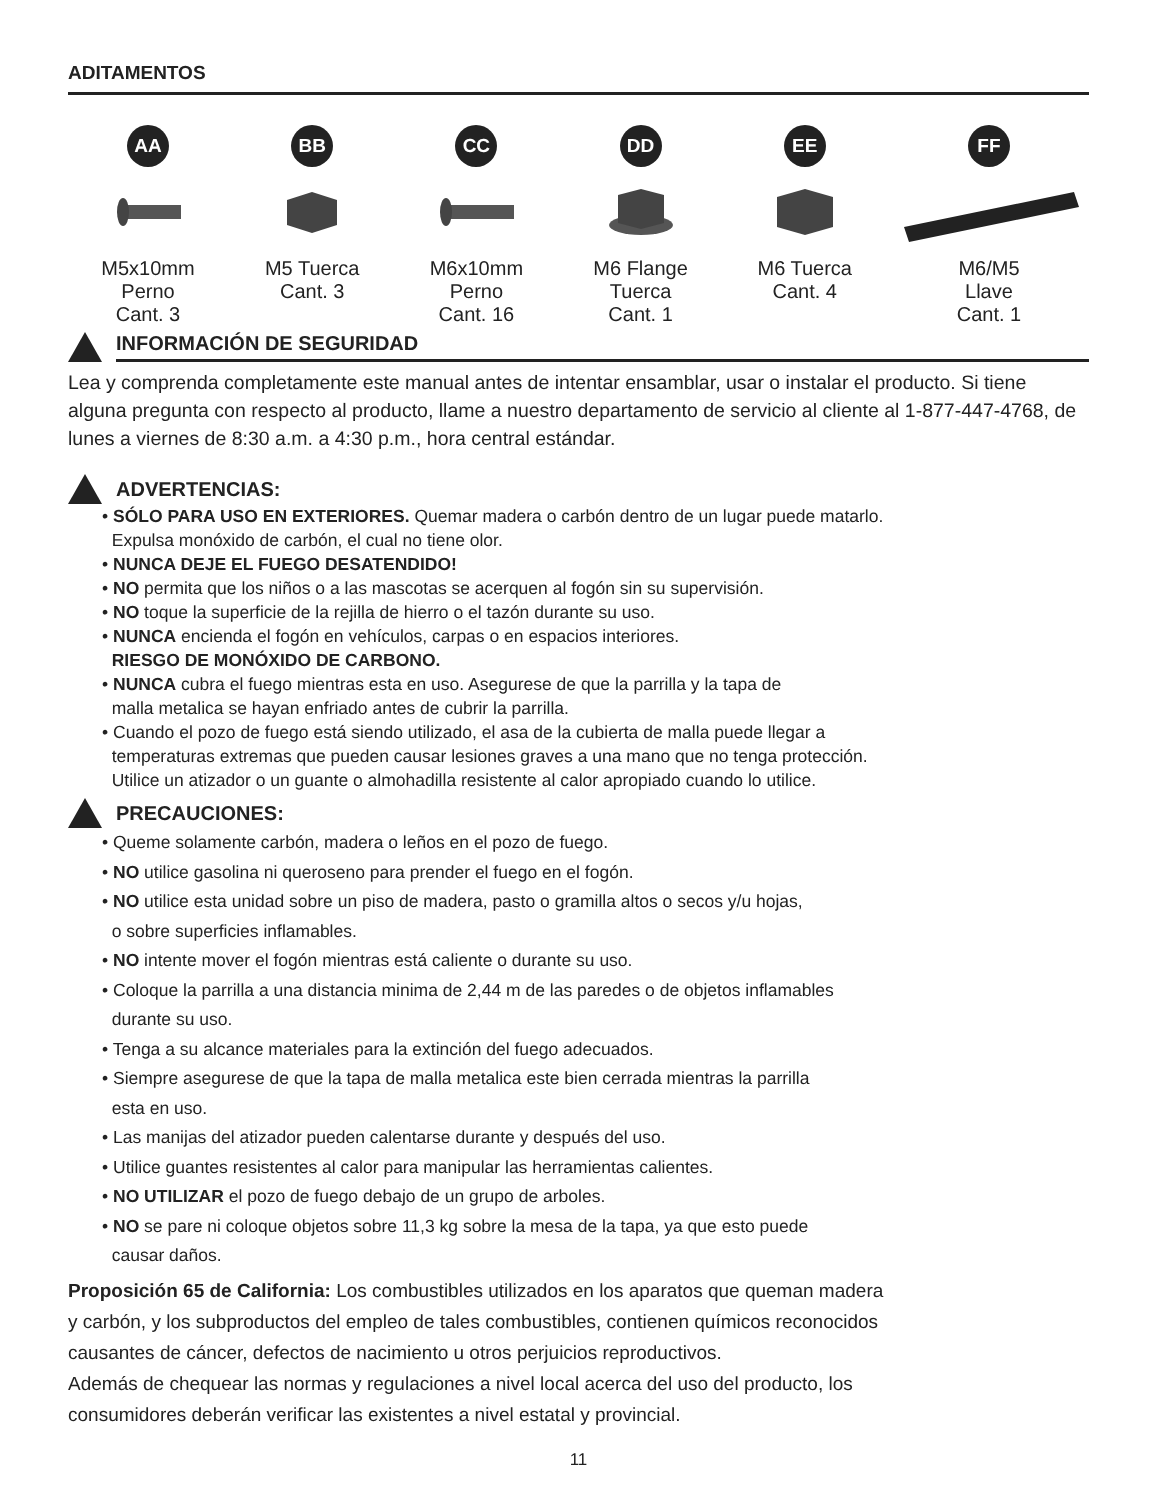ADITAMENTOS
AA
M5x10mm
Perno
Cant. 3
BB
M5 Tuerca
Cant. 3
CC
M6x10mm
Perno
Cant. 16
DD
M6 Flange
Tuerca
Cant. 1
EE
M6 Tuerca
Cant. 4
FF
M6/M5
Llave
Cant. 1
INFORMACIÓN DE SEGURIDAD
Lea y comprenda completamente este manual antes de intentar ensamblar, usar o instalar el producto. Si tiene alguna pregunta con respecto al producto, llame a nuestro departamento de servicio al cliente al 1-877-447-4768, de lunes a viernes de 8:30 a.m. a 4:30 p.m., hora central estándar.
ADVERTENCIAS:
• SÓLO PARA USO EN EXTERIORES. Quemar madera o carbón dentro de un lugar puede matarlo.
Expulsa monóxido de carbón, el cual no tiene olor.
• NUNCA DEJE EL FUEGO DESATENDIDO!
• NO permita que los niños o a las mascotas se acerquen al fogón sin su supervisión.
• NO toque la superficie de la rejilla de hierro o el tazón durante su uso.
• NUNCA encienda el fogón en vehículos, carpas o en espacios interiores.
RIESGO DE MONÓXIDO DE CARBONO.
• NUNCA cubra el fuego mientras esta en uso. Asegurese de que la parrilla y la tapa de
malla metalica se hayan enfriado antes de cubrir la parrilla.
• Cuando el pozo de fuego está siendo utilizado, el asa de la cubierta de malla puede llegar a
temperaturas extremas que pueden causar lesiones graves a una mano que no tenga protección.
Utilice un atizador o un guante o almohadilla resistente al calor apropiado cuando lo utilice.
PRECAUCIONES:
• Queme solamente carbón, madera o leños en el pozo de fuego.
• NO utilice gasolina ni queroseno para prender el fuego en el fogón.
• NO utilice esta unidad sobre un piso de madera, pasto o gramilla altos o secos y/u hojas,
o sobre superficies inflamables.
• NO intente mover el fogón mientras está caliente o durante su uso.
• Coloque la parrilla a una distancia minima de 2,44 m de las paredes o de objetos inflamables
durante su uso.
• Tenga a su alcance materiales para la extinción del fuego adecuados.
• Siempre asegurese de que la tapa de malla metalica este bien cerrada mientras la parrilla
esta en uso.
• Las manijas del atizador pueden calentarse durante y después del uso.
• Utilice guantes resistentes al calor para manipular las herramientas calientes.
• NO UTILIZAR el pozo de fuego debajo de un grupo de arboles.
• NO se pare ni coloque objetos sobre 11,3 kg sobre la mesa de la tapa, ya que esto puede
causar daños.
Proposición 65 de California: Los combustibles utilizados en los aparatos que queman madera
y carbón, y los subproductos del empleo de tales combustibles, contienen químicos reconocidos
causantes de cáncer, defectos de nacimiento u otros perjuicios reproductivos.
Además de chequear las normas y regulaciones a nivel local acerca del uso del producto, los
consumidores deberán verificar las existentes a nivel estatal y provincial.
11